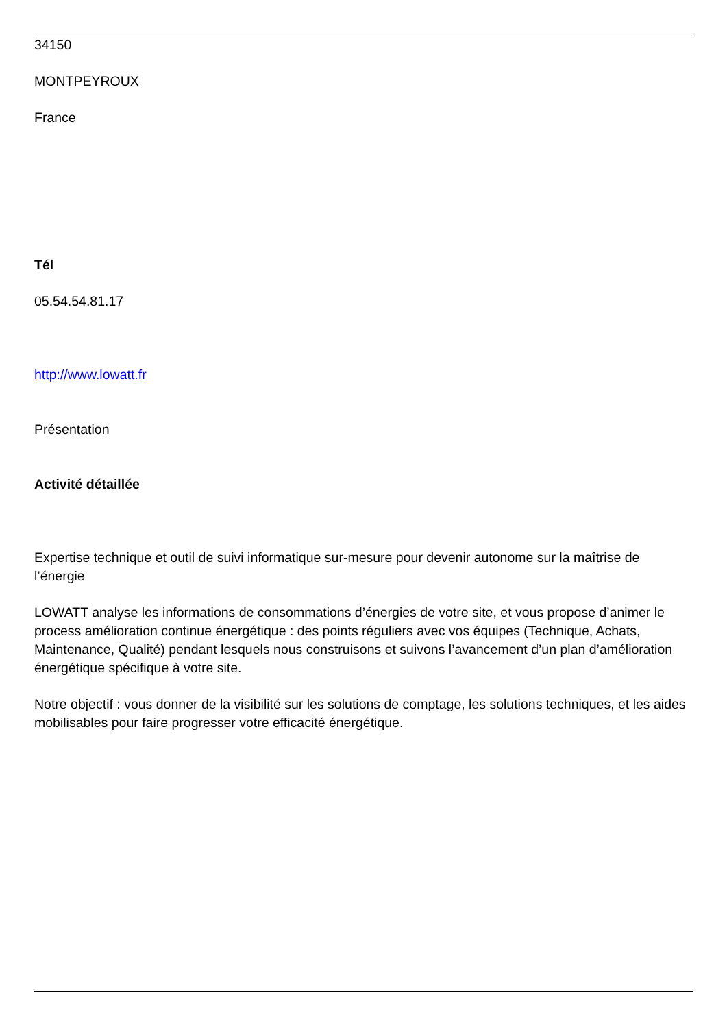34150
MONTPEYROUX
France
Tél
05.54.54.81.17
http://www.lowatt.fr
Présentation
Activité détaillée
Expertise technique et outil de suivi informatique sur-mesure pour devenir autonome sur la maîtrise de l’énergie
LOWATT analyse les informations de consommations d’énergies de votre site, et vous propose d’animer le process amélioration continue énergétique : des points réguliers avec vos équipes (Technique, Achats, Maintenance, Qualité) pendant lesquels nous construisons et suivons l’avancement d’un plan d’amélioration énergétique spécifique à votre site.
Notre objectif : vous donner de la visibilité sur les solutions de comptage, les solutions techniques, et les aides mobilisables pour faire progresser votre efficacité énergétique.